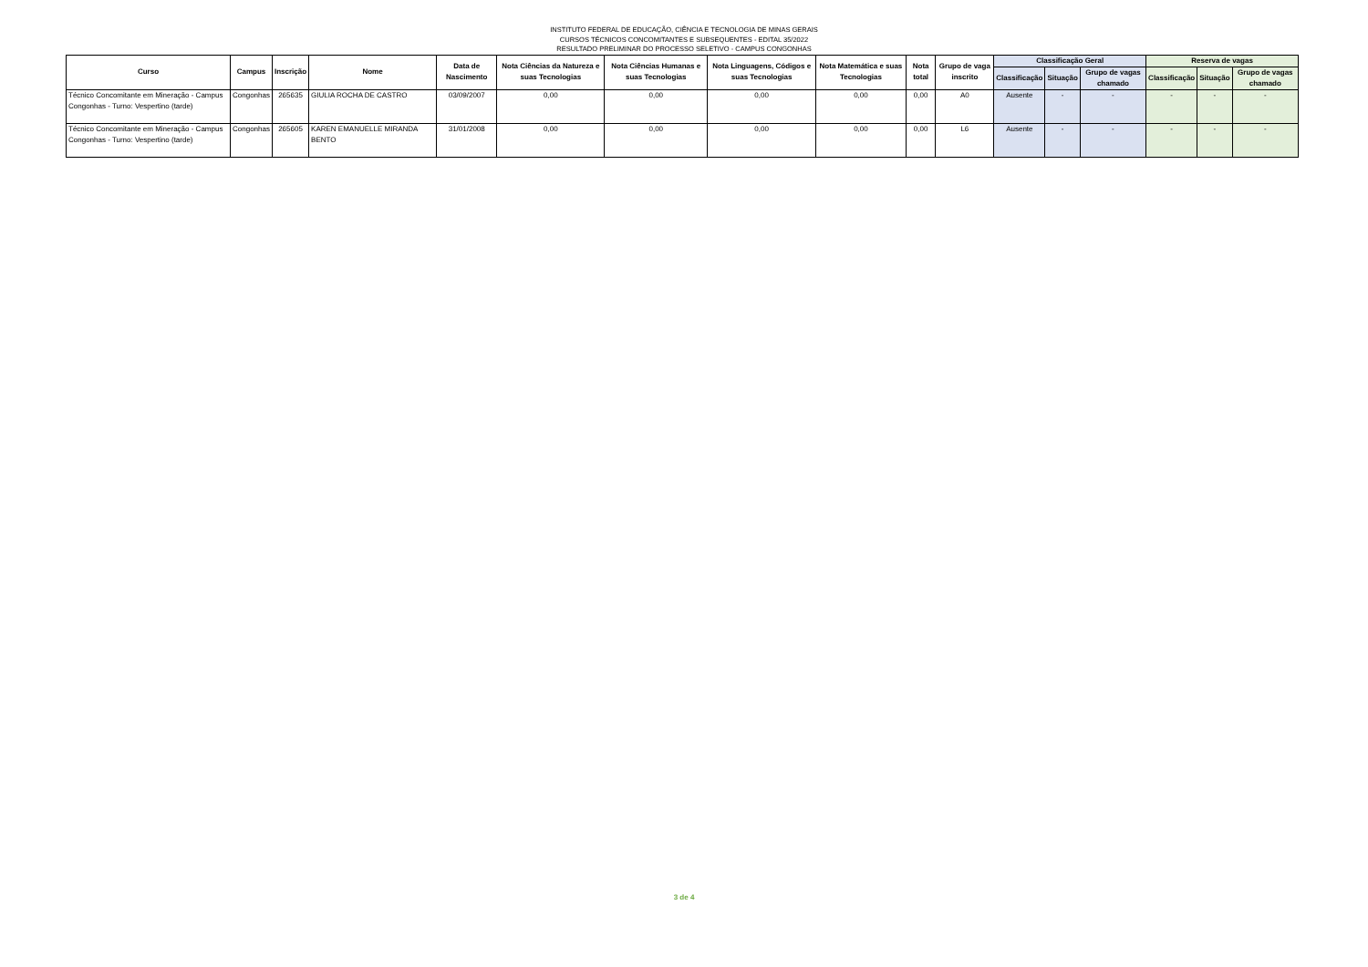INSTITUTO FEDERAL DE EDUCAÇÃO, CIÊNCIA E TECNOLOGIA DE MINAS GERAIS
CURSOS TÉCNICOS CONCOMITANTES E SUBSEQUENTES - EDITAL 35/2022
RESULTADO PRELIMINAR DO PROCESSO SELETIVO - CAMPUS CONGONHAS
| Curso | Campus | Inscrição | Nome | Data de Nascimento | Nota Ciências da Natureza e suas Tecnologias | Nota Ciências Humanas e suas Tecnologias | Nota Linguagens, Códigos e suas Tecnologias | Nota Matemática e suas Tecnologias | Nota total | Grupo de vaga inscrito | Classificação Geral | | | Reserva de vagas | | |
| --- | --- | --- | --- | --- | --- | --- | --- | --- | --- | --- | --- | --- | --- | --- | --- | --- |
| | | | | | | | | | | | Classificação | Situação | Grupo de vagas chamado | Classificação | Situação | Grupo de vagas chamado |
| Técnico Concomitante em Mineração - Campus Congonhas - Turno: Vespertino (tarde) | Congonhas | 265635 | GIULIA ROCHA DE CASTRO | 03/09/2007 | 0,00 | 0,00 | 0,00 | 0,00 | 0,00 | A0 | Ausente | - | - | - | - | - |
| Técnico Concomitante em Mineração - Campus Congonhas - Turno: Vespertino (tarde) | Congonhas | 265605 | KAREN EMANUELLE MIRANDA BENTO | 31/01/2008 | 0,00 | 0,00 | 0,00 | 0,00 | 0,00 | L6 | Ausente | - | - | - | - | - |
3 de 4